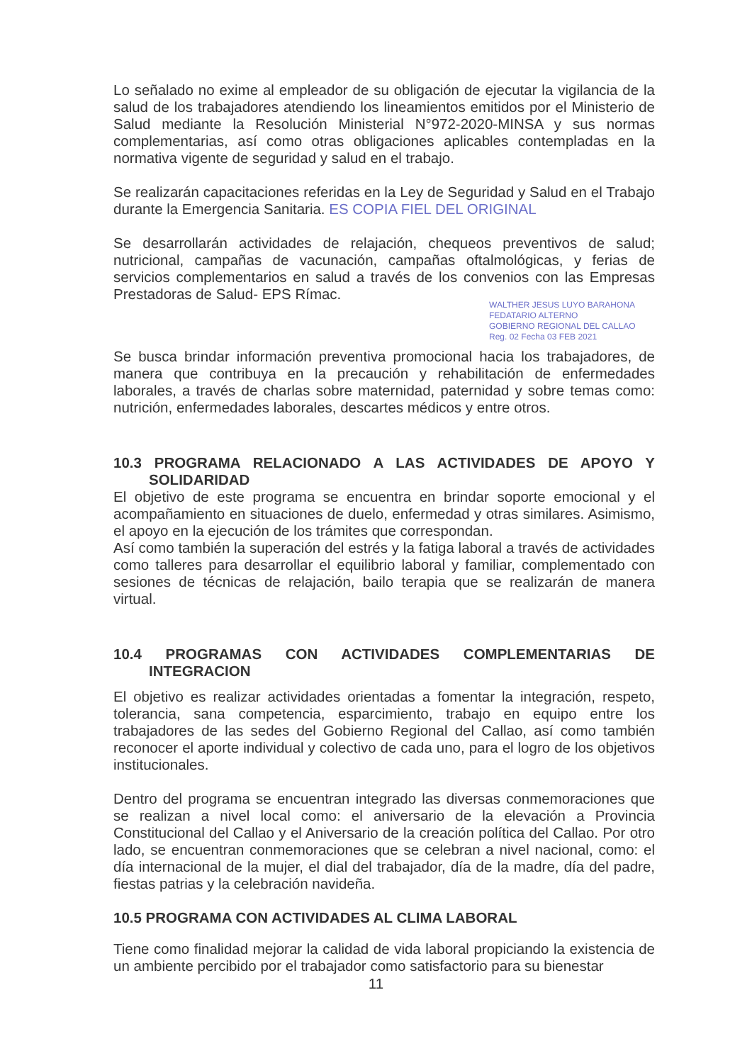Lo señalado no exime al empleador de su obligación de ejecutar la vigilancia de la salud de los trabajadores atendiendo los lineamientos emitidos por el Ministerio de Salud mediante la Resolución Ministerial N°972-2020-MINSA y sus normas complementarias, así como otras obligaciones aplicables contempladas en la normativa vigente de seguridad y salud en el trabajo.
Se realizarán capacitaciones referidas en la Ley de Seguridad y Salud en el Trabajo durante la Emergencia Sanitaria. ES COPIA FIEL DEL ORIGINAL
Se desarrollarán actividades de relajación, chequeos preventivos de salud; nutricional, campañas de vacunación, campañas oftalmológicas, y ferias de servicios complementarios en salud a través de los convenios con las Empresas Prestadoras de Salud- EPS Rímac.
WALTHER JESUS LUYO BARAHONA FEDATARIO ALTERNO
GOBIERNO REGIONAL DEL CALLAO
Reg. 02 Fecha 03 FEB 2021
Se busca brindar información preventiva promocional hacia los trabajadores, de manera que contribuya en la precaución y rehabilitación de enfermedades laborales, a través de charlas sobre maternidad, paternidad y sobre temas como: nutrición, enfermedades laborales, descartes médicos y entre otros.
10.3 PROGRAMA RELACIONADO A LAS ACTIVIDADES DE APOYO Y SOLIDARIDAD
El objetivo de este programa se encuentra en brindar soporte emocional y el acompañamiento en situaciones de duelo, enfermedad y otras similares. Asimismo, el apoyo en la ejecución de los trámites que correspondan.
Así como también la superación del estrés y la fatiga laboral a través de actividades como talleres para desarrollar el equilibrio laboral y familiar, complementado con sesiones de técnicas de relajación, bailo terapia que se realizarán de manera virtual.
10.4 PROGRAMAS CON ACTIVIDADES COMPLEMENTARIAS DE INTEGRACION
El objetivo es realizar actividades orientadas a fomentar la integración, respeto, tolerancia, sana competencia, esparcimiento, trabajo en equipo entre los trabajadores de las sedes del Gobierno Regional del Callao, así como también reconocer el aporte individual y colectivo de cada uno, para el logro de los objetivos institucionales.
Dentro del programa se encuentran integrado las diversas conmemoraciones que se realizan a nivel local como: el aniversario de la elevación a Provincia Constitucional del Callao y el Aniversario de la creación política del Callao. Por otro lado, se encuentran conmemoraciones que se celebran a nivel nacional, como: el día internacional de la mujer, el dial del trabajador, día de la madre, día del padre, fiestas patrias y la celebración navideña.
10.5 PROGRAMA CON ACTIVIDADES AL CLIMA LABORAL
Tiene como finalidad mejorar la calidad de vida laboral propiciando la existencia de un ambiente percibido por el trabajador como satisfactorio para su bienestar
11